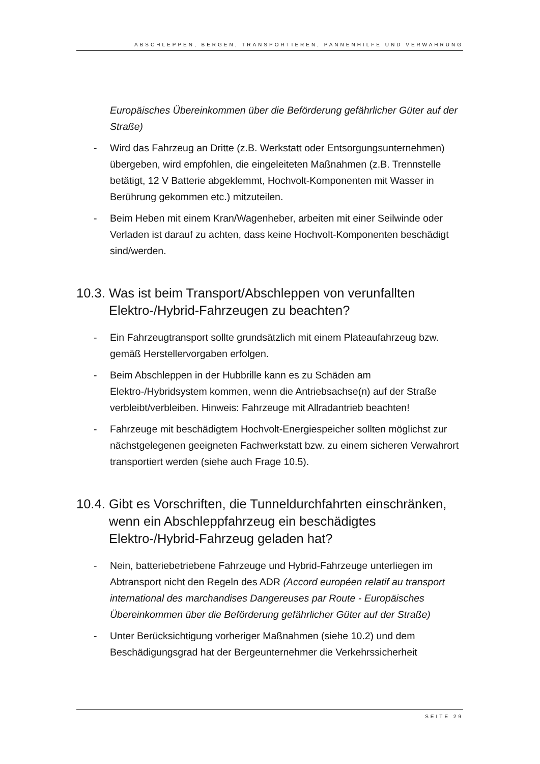ABSCHLEPPEN, BERGEN, TRANSPORTIEREN, PANNENHILFE UND VERWAHRUNG
Europäisches Übereinkommen über die Beförderung gefährlicher Güter auf der Straße)
- Wird das Fahrzeug an Dritte (z.B. Werkstatt oder Entsorgungsunternehmen) übergeben, wird empfohlen, die eingeleiteten Maßnahmen (z.B. Trennstelle betätigt, 12 V Batterie abgeklemmt, Hochvolt-Komponenten mit Wasser in Berührung gekommen etc.) mitzuteilen.
- Beim Heben mit einem Kran/Wagenheber, arbeiten mit einer Seilwinde oder Verladen ist darauf zu achten, dass keine Hochvolt-Komponenten beschädigt sind/werden.
10.3. Was ist beim Transport/Abschleppen von verunfallten Elektro-/Hybrid-Fahrzeugen zu beachten?
- Ein Fahrzeugtransport sollte grundsätzlich mit einem Plateaufahrzeug bzw. gemäß Herstellervorgaben erfolgen.
- Beim Abschleppen in der Hubbrille kann es zu Schäden am Elektro-/Hybridsystem kommen, wenn die Antriebsachse(n) auf der Straße verbleibt/verbleiben. Hinweis: Fahrzeuge mit Allradantrieb beachten!
- Fahrzeuge mit beschädigtem Hochvolt-Energiespeicher sollten möglichst zur nächstgelegenen geeigneten Fachwerkstatt bzw. zu einem sicheren Verwahrort transportiert werden (siehe auch Frage 10.5).
10.4. Gibt es Vorschriften, die Tunneldurchfahrten einschränken, wenn ein Abschleppfahrzeug ein beschädigtes Elektro-/Hybrid-Fahrzeug geladen hat?
- Nein, batteriebetriebene Fahrzeuge und Hybrid-Fahrzeuge unterliegen im Abtransport nicht den Regeln des ADR (Accord européen relatif au transport international des marchandises Dangereuses par Route - Europäisches Übereinkommen über die Beförderung gefährlicher Güter auf der Straße)
- Unter Berücksichtigung vorheriger Maßnahmen (siehe 10.2) und dem Beschädigungsgrad hat der Bergeunternehmer die Verkehrssicherheit
SEITE 29